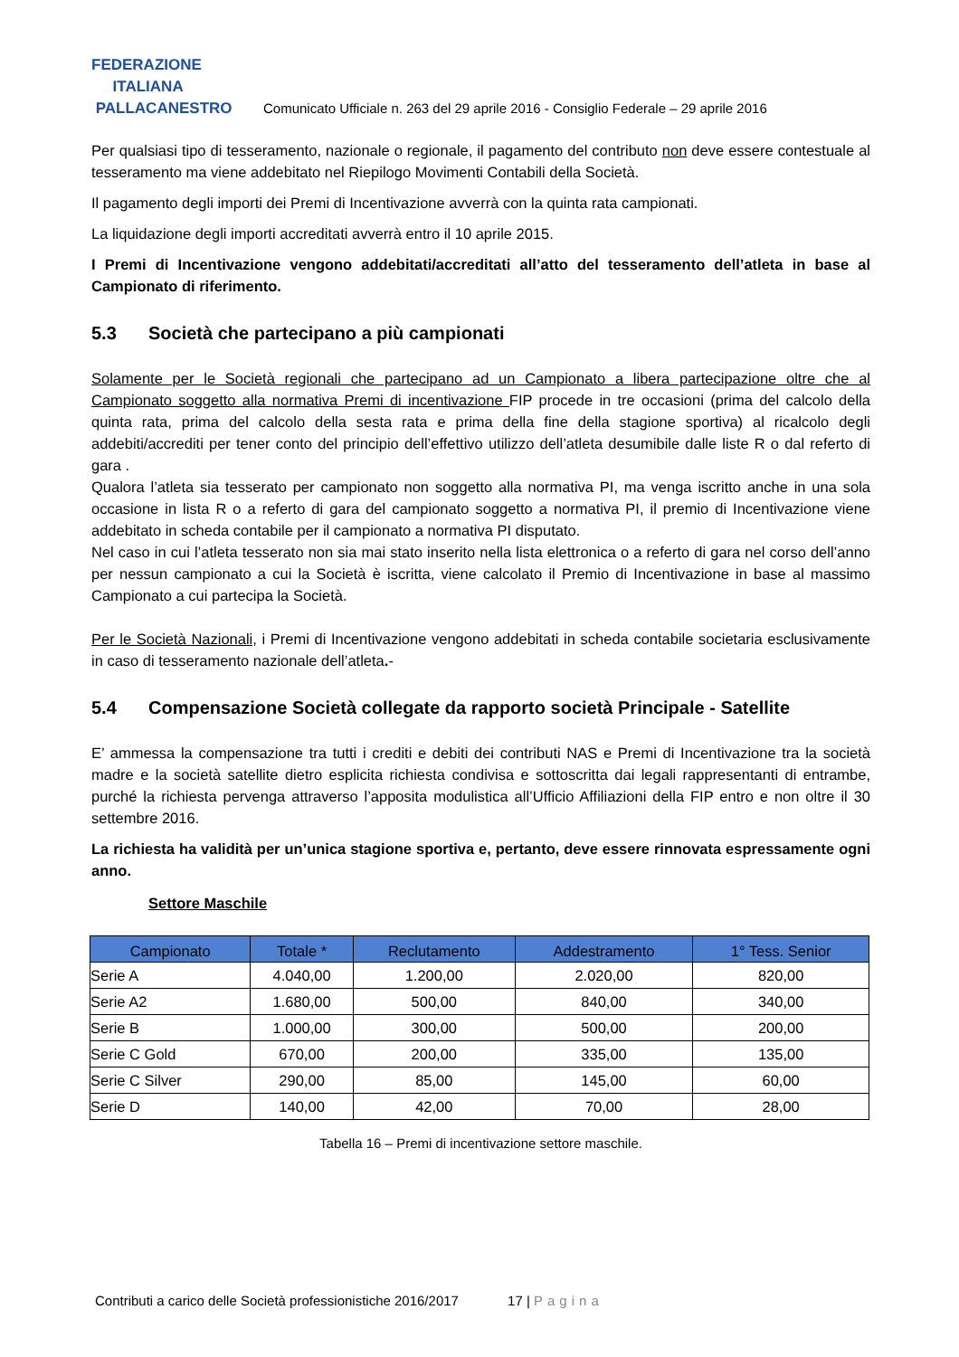FEDERAZIONE
ITALIANA
PALLACANESTRO
Comunicato Ufficiale n. 263 del 29 aprile 2016 - Consiglio Federale – 29 aprile 2016
Per qualsiasi tipo di tesseramento, nazionale o regionale, il pagamento del contributo non deve essere contestuale al tesseramento ma viene addebitato nel Riepilogo Movimenti Contabili della Società.
Il pagamento degli importi dei Premi di Incentivazione avverrà con la quinta rata campionati.
La liquidazione degli importi accreditati avverrà entro il 10 aprile 2015.
I Premi di Incentivazione vengono addebitati/accreditati all’atto del tesseramento dell’atleta in base al Campionato di riferimento.
5.3 Società che partecipano a più campionati
Solamente per le Società regionali che partecipano ad un Campionato a libera partecipazione oltre che al Campionato soggetto alla normativa Premi di incentivazione FIP procede in tre occasioni (prima del calcolo della quinta rata, prima del calcolo della sesta rata e prima della fine della stagione sportiva) al ricalcolo degli addebiti/accrediti per tener conto del principio dell’effettivo utilizzo dell’atleta desumibile dalle liste R o dal referto di gara .
Qualora l’atleta sia tesserato per campionato non soggetto alla normativa PI, ma venga iscritto anche in una sola occasione in lista R o a referto di gara del campionato soggetto a normativa PI, il premio di Incentivazione viene addebitato in scheda contabile per il campionato a normativa PI disputato.
Nel caso in cui l’atleta tesserato non sia mai stato inserito nella lista elettronica o a referto di gara nel corso dell’anno per nessun campionato a cui la Società è iscritta, viene calcolato il Premio di Incentivazione in base al massimo Campionato a cui partecipa la Società.
Per le Società Nazionali, i Premi di Incentivazione vengono addebitati in scheda contabile societaria esclusivamente in caso di tesseramento nazionale dell’atleta.-
5.4 Compensazione Società collegate da rapporto società Principale - Satellite
E’ ammessa la compensazione tra tutti i crediti e debiti dei contributi NAS e Premi di Incentivazione tra la società madre e la società satellite dietro esplicita richiesta condivisa e sottoscritta dai legali rappresentanti di entrambe, purché la richiesta pervenga attraverso l’apposita modulistica all’Ufficio Affiliazioni della FIP entro e non oltre il 30 settembre 2016.
La richiesta ha validità per un’unica stagione sportiva e, pertanto, deve essere rinnovata espressamente ogni anno.
Settore Maschile
| Campionato | Totale * | Reclutamento | Addestramento | 1° Tess. Senior |
| --- | --- | --- | --- | --- |
| Serie A | 4.040,00 | 1.200,00 | 2.020,00 | 820,00 |
| Serie A2 | 1.680,00 | 500,00 | 840,00 | 340,00 |
| Serie B | 1.000,00 | 300,00 | 500,00 | 200,00 |
| Serie C Gold | 670,00 | 200,00 | 335,00 | 135,00 |
| Serie C Silver | 290,00 | 85,00 | 145,00 | 60,00 |
| Serie D | 140,00 | 42,00 | 70,00 | 28,00 |
Tabella 16 – Premi di incentivazione settore maschile.
Contributi a carico delle Società professionistiche 2016/2017 17 | Pagina